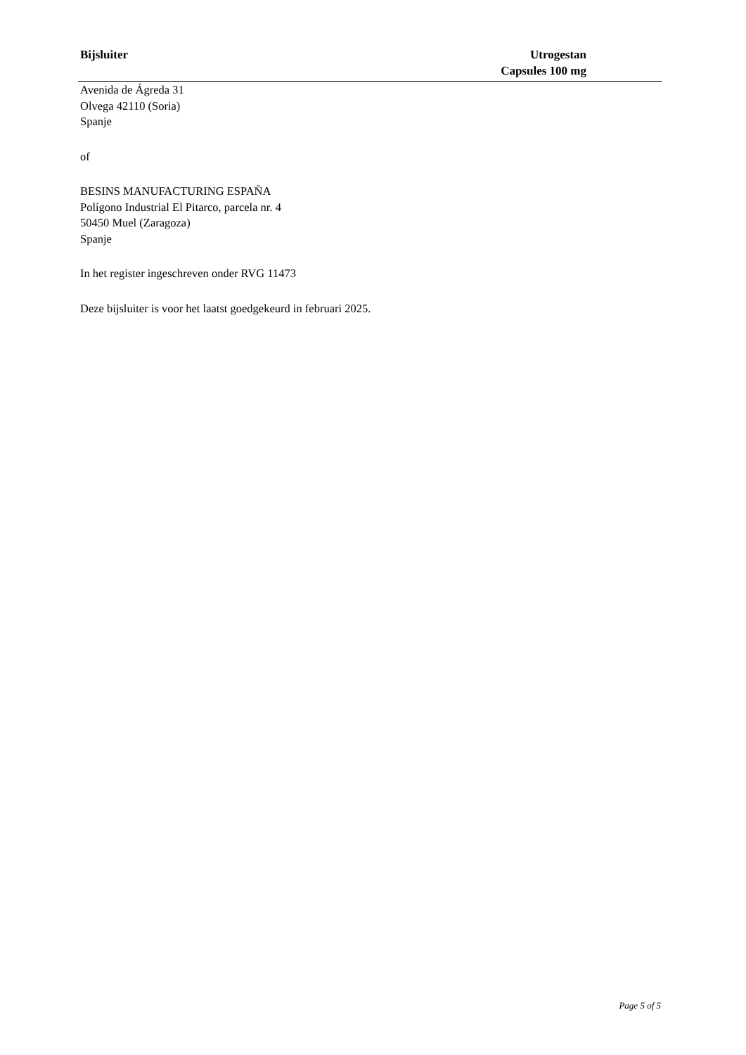Bijsluiter Utrogestan
Capsules 100 mg
Avenida de Ágreda 31
Olvega 42110 (Soria)
Spanje
of
BESINS MANUFACTURING ESPAÑA
Polígono Industrial El Pitarco, parcela nr. 4
50450 Muel (Zaragoza)
Spanje
In het register ingeschreven onder RVG 11473
Deze bijsluiter is voor het laatst goedgekeurd in februari 2025.
Page 5 of 5